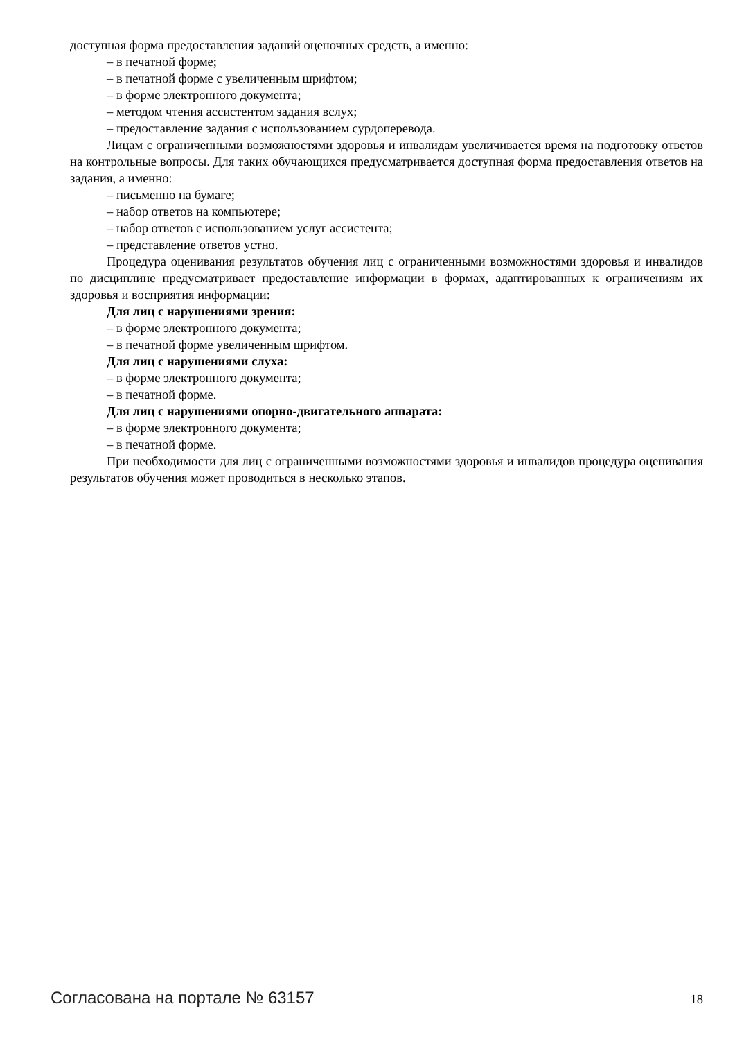доступная форма предоставления заданий оценочных средств, а именно:
– в печатной форме;
– в печатной форме с увеличенным шрифтом;
– в форме электронного документа;
– методом чтения ассистентом задания вслух;
– предоставление задания с использованием сурдоперевода.
Лицам с ограниченными возможностями здоровья и инвалидам увеличивается время на подготовку ответов на контрольные вопросы. Для таких обучающихся предусматривается доступная форма предоставления ответов на задания, а именно:
– письменно на бумаге;
– набор ответов на компьютере;
– набор ответов с использованием услуг ассистента;
– представление ответов устно.
Процедура оценивания результатов обучения лиц с ограниченными возможностями здоровья и инвалидов по дисциплине предусматривает предоставление информации в формах, адаптированных к ограничениям их здоровья и восприятия информации:
Для лиц с нарушениями зрения:
– в форме электронного документа;
– в печатной форме увеличенным шрифтом.
Для лиц с нарушениями слуха:
– в форме электронного документа;
– в печатной форме.
Для лиц с нарушениями опорно-двигательного аппарата:
– в форме электронного документа;
– в печатной форме.
При необходимости для лиц с ограниченными возможностями здоровья и инвалидов процедура оценивания результатов обучения может проводиться в несколько этапов.
Согласована на портале № 63157 18